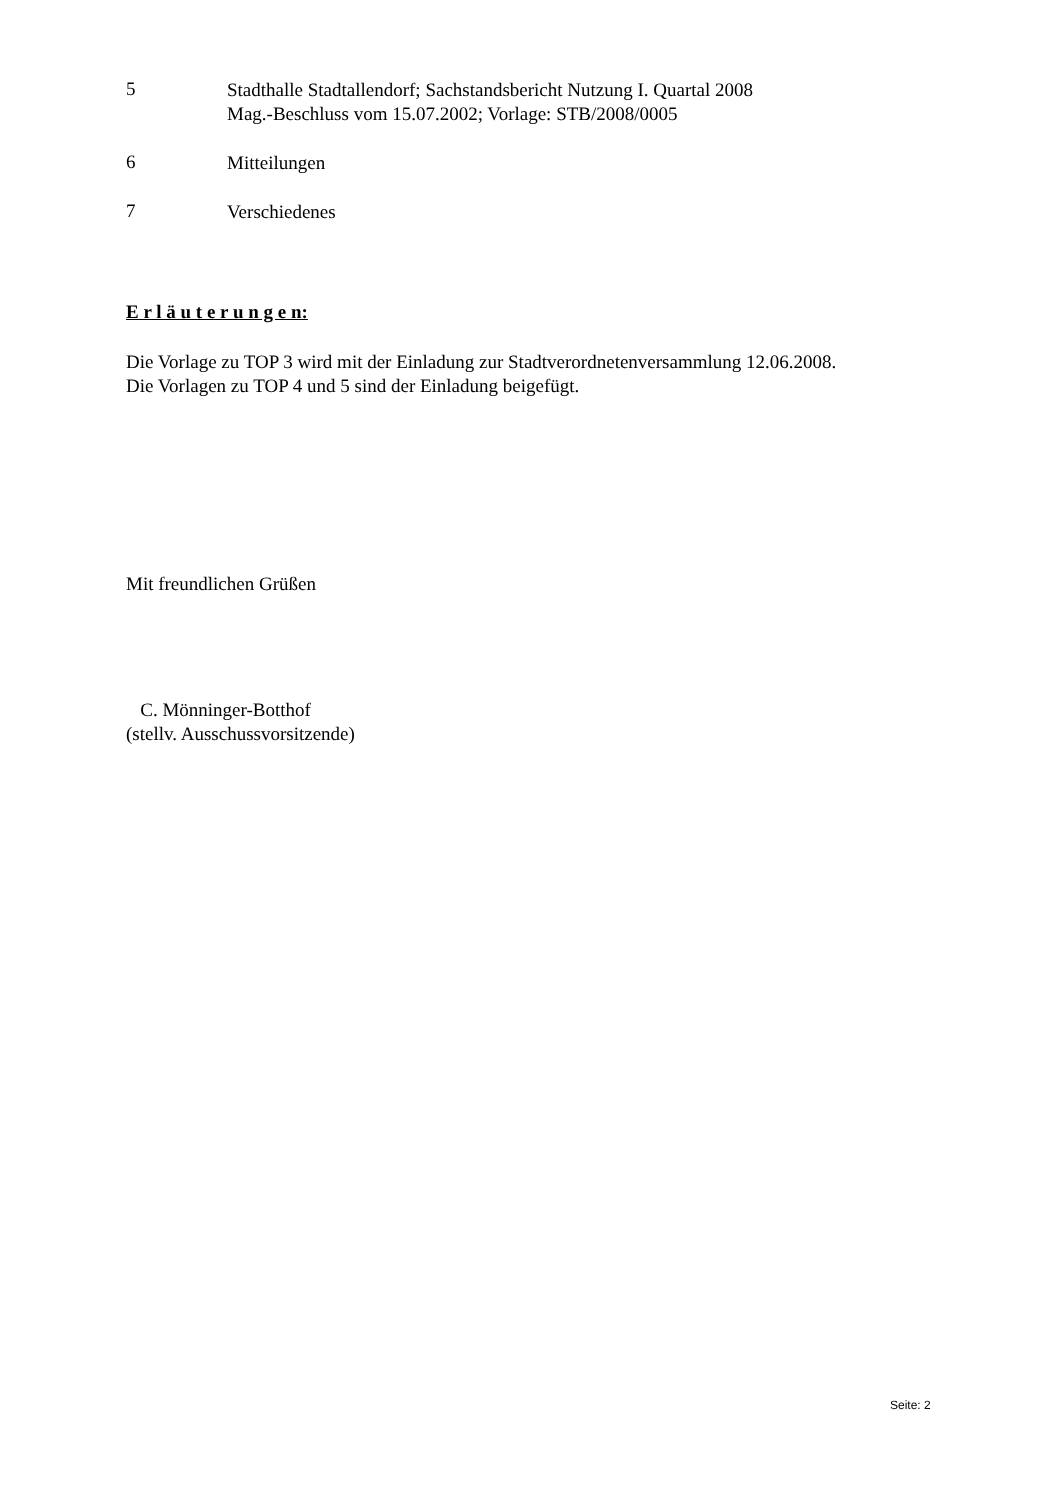5
Stadthalle Stadtallendorf; Sachstandsbericht Nutzung I. Quartal 2008
Mag.-Beschluss vom 15.07.2002; Vorlage: STB/2008/0005
6
Mitteilungen
7
Verschiedenes
E r l ä u t e r u n g e n:
Die Vorlage zu TOP 3 wird mit der Einladung zur Stadtverordnetenversammlung 12.06.2008.
Die Vorlagen zu TOP 4 und 5 sind der Einladung beigefügt.
Mit freundlichen Grüßen
C. Mönninger-Botthof
(stellv. Ausschussvorsitzende)
Seite: 2